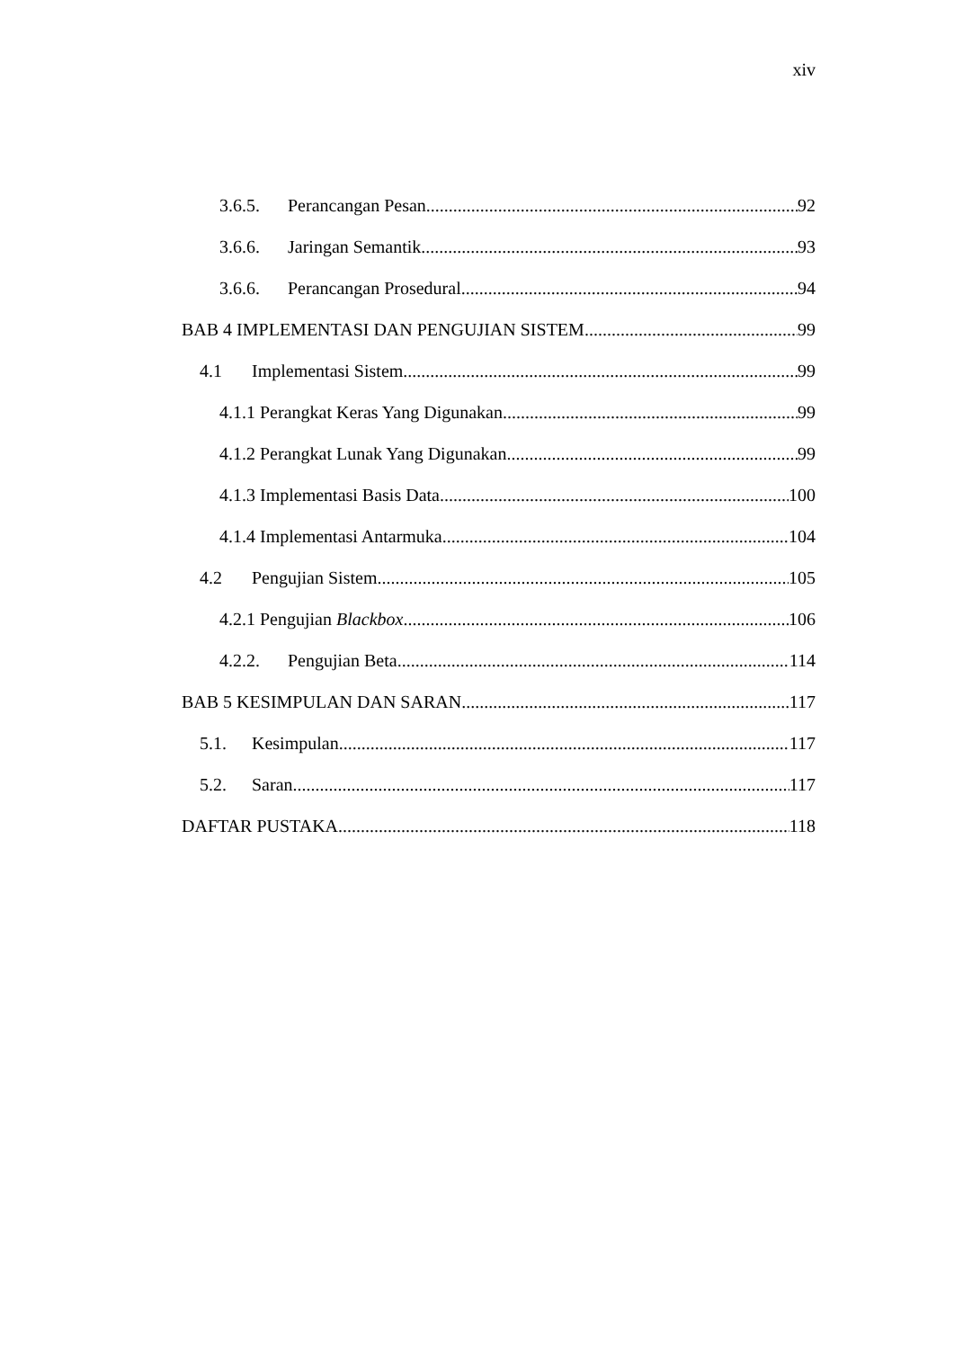xiv
3.6.5. Perancangan Pesan 92
3.6.6. Jaringan Semantik 93
3.6.6. Perancangan Prosedural 94
BAB 4 IMPLEMENTASI DAN PENGUJIAN SISTEM 99
4.1 Implementasi Sistem 99
4.1.1 Perangkat Keras Yang Digunakan 99
4.1.2 Perangkat Lunak Yang Digunakan 99
4.1.3 Implementasi Basis Data 100
4.1.4 Implementasi Antarmuka 104
4.2 Pengujian Sistem 105
4.2.1 Pengujian Blackbox 106
4.2.2. Pengujian Beta 114
BAB 5 KESIMPULAN DAN SARAN 117
5.1. Kesimpulan 117
5.2. Saran 117
DAFTAR PUSTAKA 118